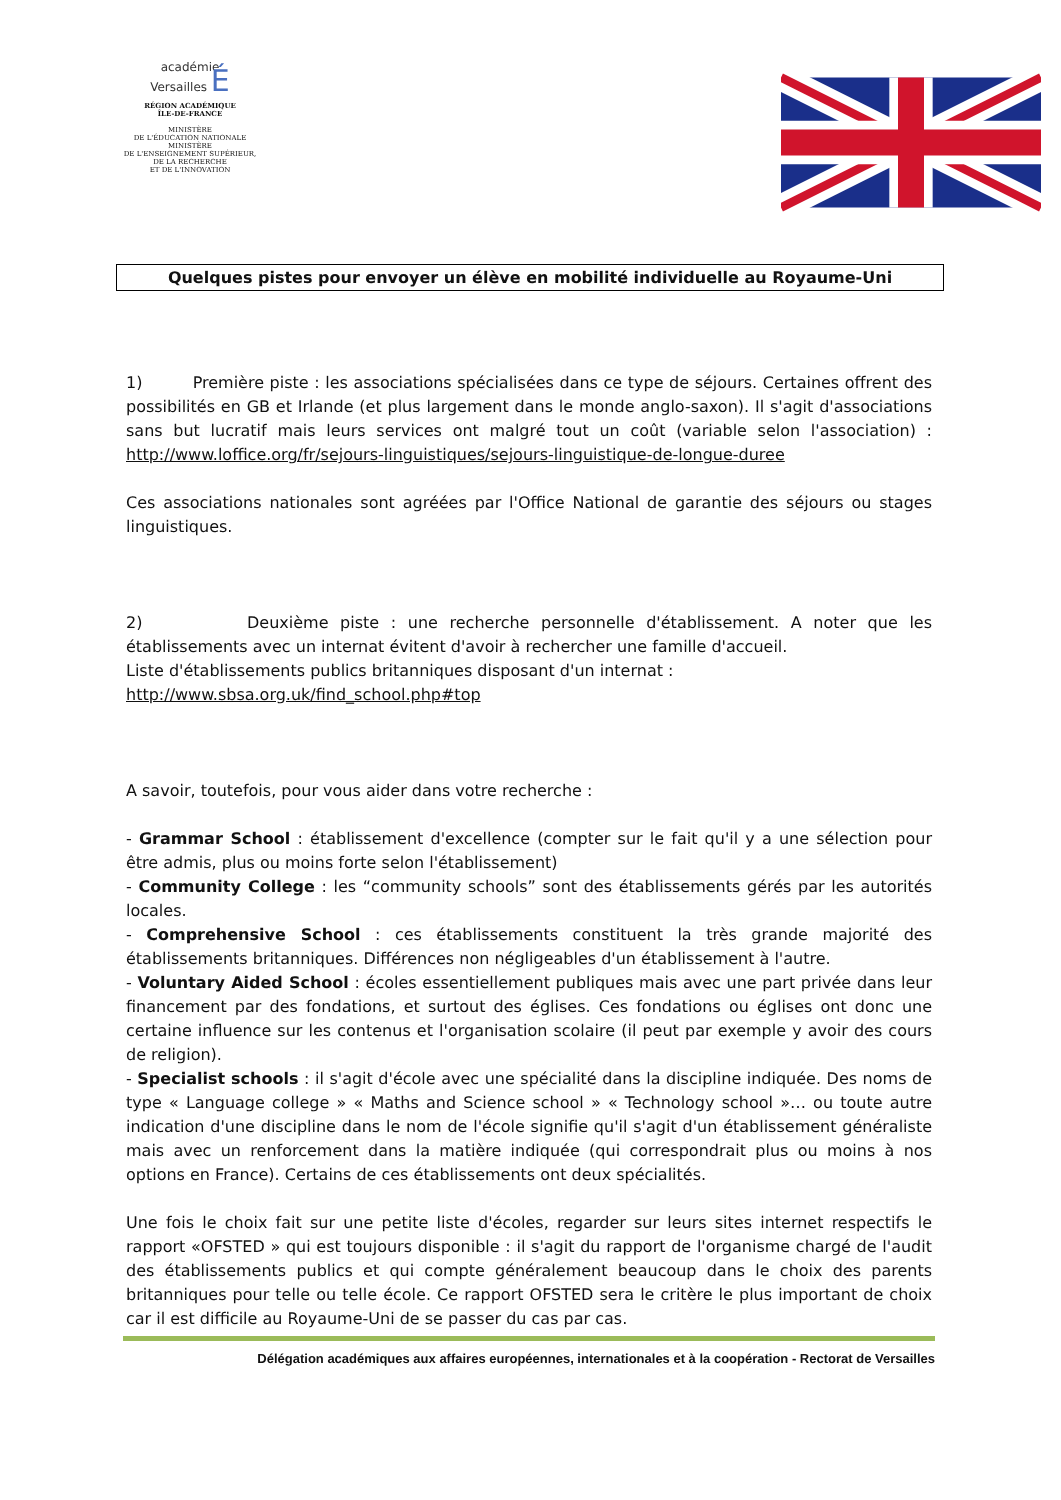académie
Versailles É
RÉGION ACADÉMIQUE
ÎLE-DE-FRANCE
MINISTÈRE
DE L'ÉDUCATION NATIONALE
MINISTÈRE
DE L'ENSEIGNEMENT SUPÉRIEUR,
DE LA RECHERCHE
ET DE L'INNOVATION
Quelques pistes pour envoyer un élève en mobilité individuelle au Royaume-Uni
1) Première piste : les associations spécialisées dans ce type de séjours. Certaines offrent des possibilités en GB et Irlande (et plus largement dans le monde anglo-saxon). Il s'agit d'associations sans but lucratif mais leurs services ont malgré tout un coût (variable selon l'association) : http://www.loffice.org/fr/sejours-linguistiques/sejours-linguistique-de-longue-duree
Ces associations nationales sont agréées par l'Office National de garantie des séjours ou stages linguistiques.
2) Deuxième piste : une recherche personnelle d'établissement. A noter que les établissements avec un internat évitent d'avoir à rechercher une famille d'accueil.
Liste d'établissements publics britanniques disposant d'un internat :
http://www.sbsa.org.uk/find_school.php#top
A savoir, toutefois, pour vous aider dans votre recherche :
- Grammar School : établissement d'excellence (compter sur le fait qu'il y a une sélection pour être admis, plus ou moins forte selon l'établissement)
- Community College : les “community schools” sont des établissements gérés par les autorités locales.
- Comprehensive School : ces établissements constituent la très grande majorité des établissements britanniques. Différences non négligeables d'un établissement à l'autre.
- Voluntary Aided School : écoles essentiellement publiques mais avec une part privée dans leur financement par des fondations, et surtout des églises. Ces fondations ou églises ont donc une certaine influence sur les contenus et l'organisation scolaire (il peut par exemple y avoir des cours de religion).
- Specialist schools : il s'agit d'école avec une spécialité dans la discipline indiquée. Des noms de type « Language college » « Maths and Science school » « Technology school »… ou toute autre indication d'une discipline dans le nom de l'école signifie qu'il s'agit d'un établissement généraliste mais avec un renforcement dans la matière indiquée (qui correspondrait plus ou moins à nos options en France). Certains de ces établissements ont deux spécialités.
Une fois le choix fait sur une petite liste d'écoles, regarder sur leurs sites internet respectifs le rapport «OFSTED » qui est toujours disponible : il s'agit du rapport de l'organisme chargé de l'audit des établissements publics et qui compte généralement beaucoup dans le choix des parents britanniques pour telle ou telle école. Ce rapport OFSTED sera le critère le plus important de choix car il est difficile au Royaume-Uni de se passer du cas par cas.
Délégation académiques aux affaires européennes, internationales et à la coopération - Rectorat de Versailles